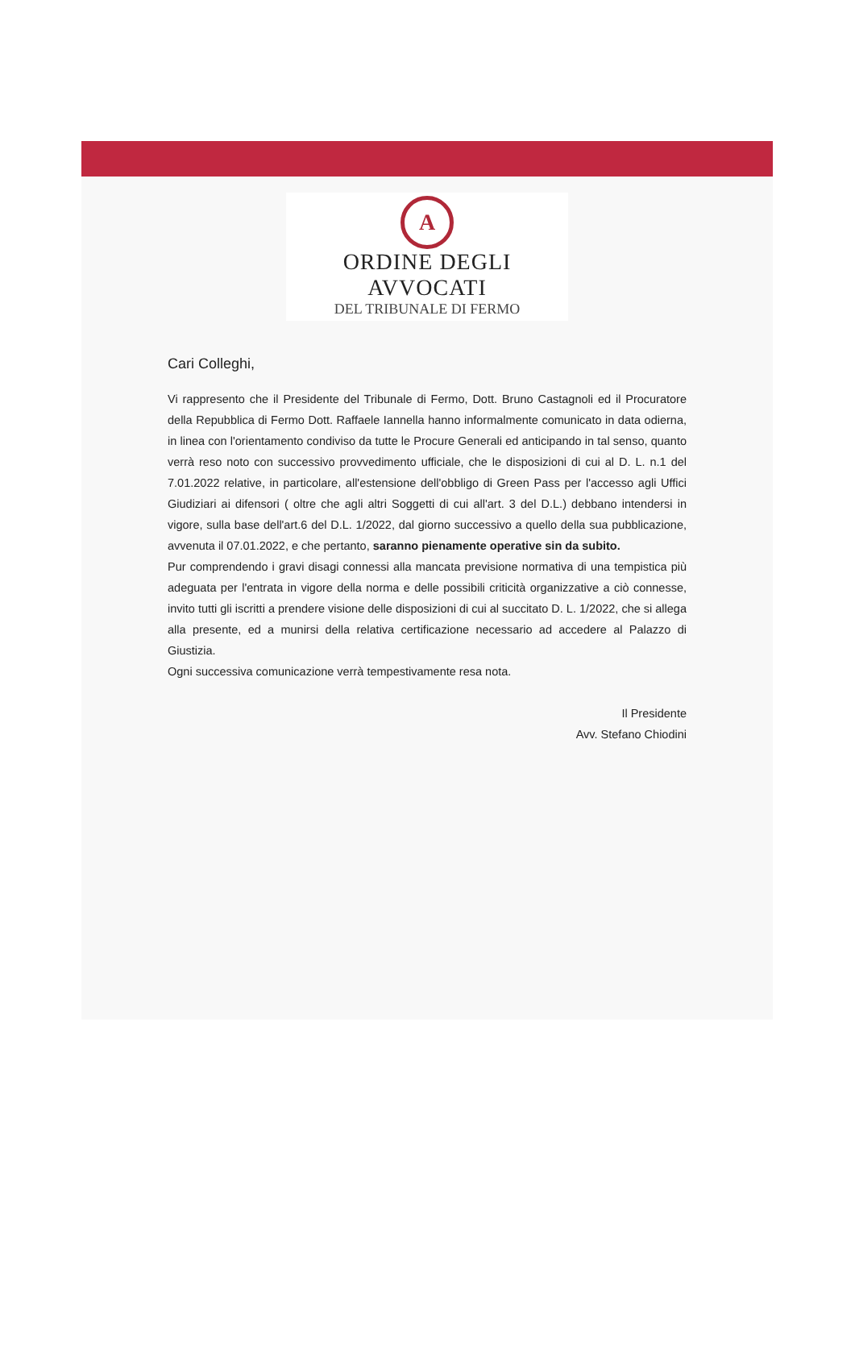A
ORDINE DEGLI AVVOCATI
DEL TRIBUNALE DI FERMO
Cari Colleghi,
Vi rappresento che il Presidente del Tribunale di Fermo, Dott. Bruno Castagnoli ed il Procuratore della Repubblica di Fermo Dott. Raffaele Iannella hanno informalmente comunicato in data odierna, in linea con l'orientamento condiviso da tutte le Procure Generali ed anticipando in tal senso, quanto verrà reso noto con successivo provvedimento ufficiale, che le disposizioni di cui al D. L. n.1 del 7.01.2022 relative, in particolare, all'estensione dell'obbligo di Green Pass per l'accesso agli Uffici Giudiziari ai difensori ( oltre che agli altri Soggetti di cui all'art. 3 del D.L.) debbano intendersi in vigore, sulla base dell'art.6 del D.L. 1/2022, dal giorno successivo a quello della sua pubblicazione, avvenuta il 07.01.2022, e che pertanto, saranno pienamente operative sin da subito.
Pur comprendendo i gravi disagi connessi alla mancata previsione normativa di una tempistica più adeguata per l'entrata in vigore della norma e delle possibili criticità organizzative a ciò connesse, invito tutti gli iscritti a prendere visione delle disposizioni di cui al succitato D. L. 1/2022, che si allega alla presente, ed a munirsi della relativa certificazione necessario ad accedere al Palazzo di Giustizia.
Ogni successiva comunicazione verrà tempestivamente resa nota.
Il Presidente
Avv. Stefano Chiodini